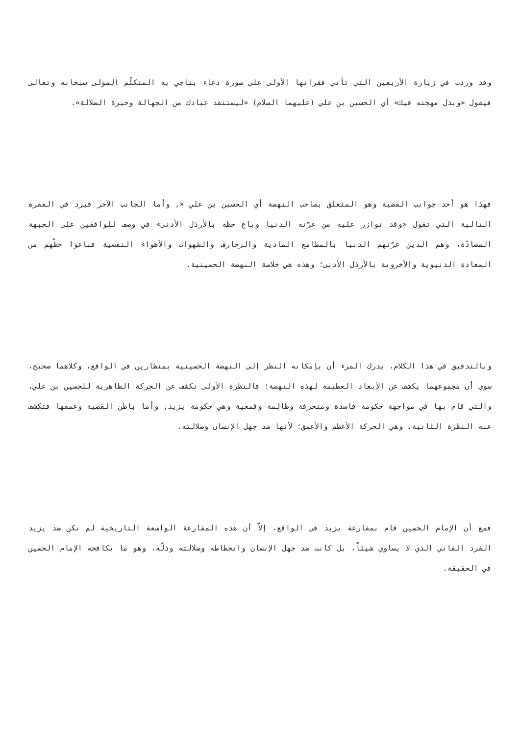وقد وردت في زيارة الأربعين التي تأتي فقراتها الأولى على صورة دعاء يناجي به المتكلّم المولى سبحانه وتعالى فيقول «وبذل مهجته فيك» أي الحسين بن علي (عليهما السلام) «ليستنقذ عبادك من الجهالة وحيرة الضلالة».
فهذا هو أحد جوانب القضية وهو المتعلق بصاحب النهضة أي الحسين بن علي ×, وأما الجانب الآخر فيرد في الفقرة التالية التي تقول «وقد توازر عليه من غرّته الدنيا وباع حظه بالأرذل الأدنى» في وصف للواقفين على الجبهة المضادّة، وهم الذين غرّتهم الدنيا بالمطامع المادية والزخارف والشهوات والأهواء النفسية فباعوا حظّهم من السعادة الدنيوية والأخروية بالأرذل الأدنى؛ وهذه هي خلاصة النهضة الحسينية.
وبالتدقيق في هذا الكلام، يدرك المرء أن بإمكانه النظر إلى النهضة الحسينية بمنظارين في الواقع، وكلاهما صحيح، سوى أن مجموعهما يكشف عن الأبعاد العظيمة لهذه النهضة؛ فالنظرة الأولى تكشف عن الحركة الظاهرية للحسين بن علي، والتي قام بها في مواجهة حكومة فاسدة ومنحرفة وظالمة وقمعية وهي حكومة يزيد, وأما باطن القضية وعمقها فتكشف عنه النظرة الثانية، وهي الحركة الأعظم والأعمق؛ لأنها ضد جهل الإنسان وضلالته.
فمع أن الإمام الحسين قام بمقارعة يزيد في الواقع، إلاّ أن هذه المقارعة الواسعة التاريخية لم تكن ضد يزيد الفرد الفاني الذي لا يساوي شيئاً، بل كانت ضد جهل الإنسان وانحطاطه وضلالته وذلّه، وهو ما يكافحه الإمام الحسين في الحقيقة.